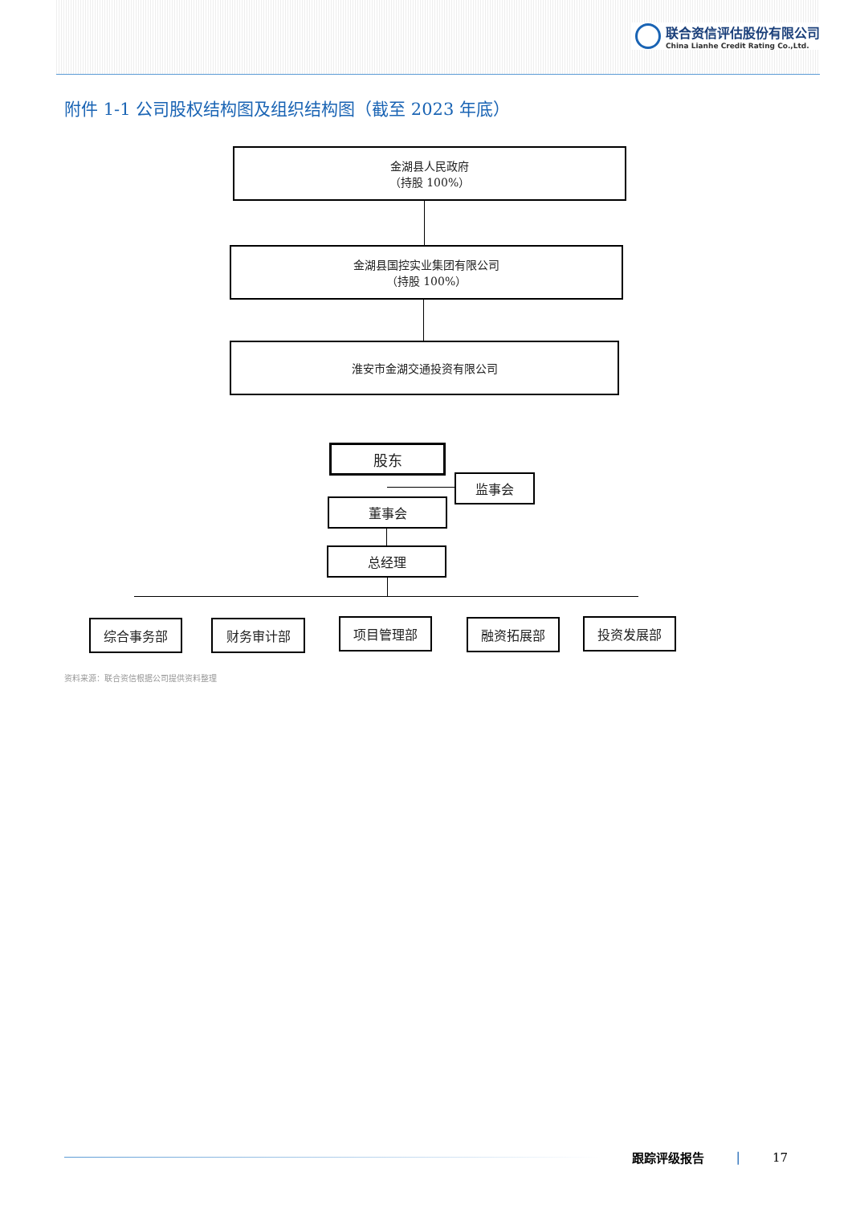联合资信评估股份有限公司
China Lianhe Credit Rating Co.,Ltd.
附件 1-1 公司股权结构图及组织结构图（截至 2023 年底）
金湖县人民政府
（持股 100%）
金湖县国控实业集团有限公司
（持股 100%）
淮安市金湖交通投资有限公司
股东
监事会
董事会
总经理
综合事务部 财务审计部 项目管理部 融资拓展部 投资发展部
资料来源：联合资信根据公司提供资料整理
跟踪评级报告 | 17